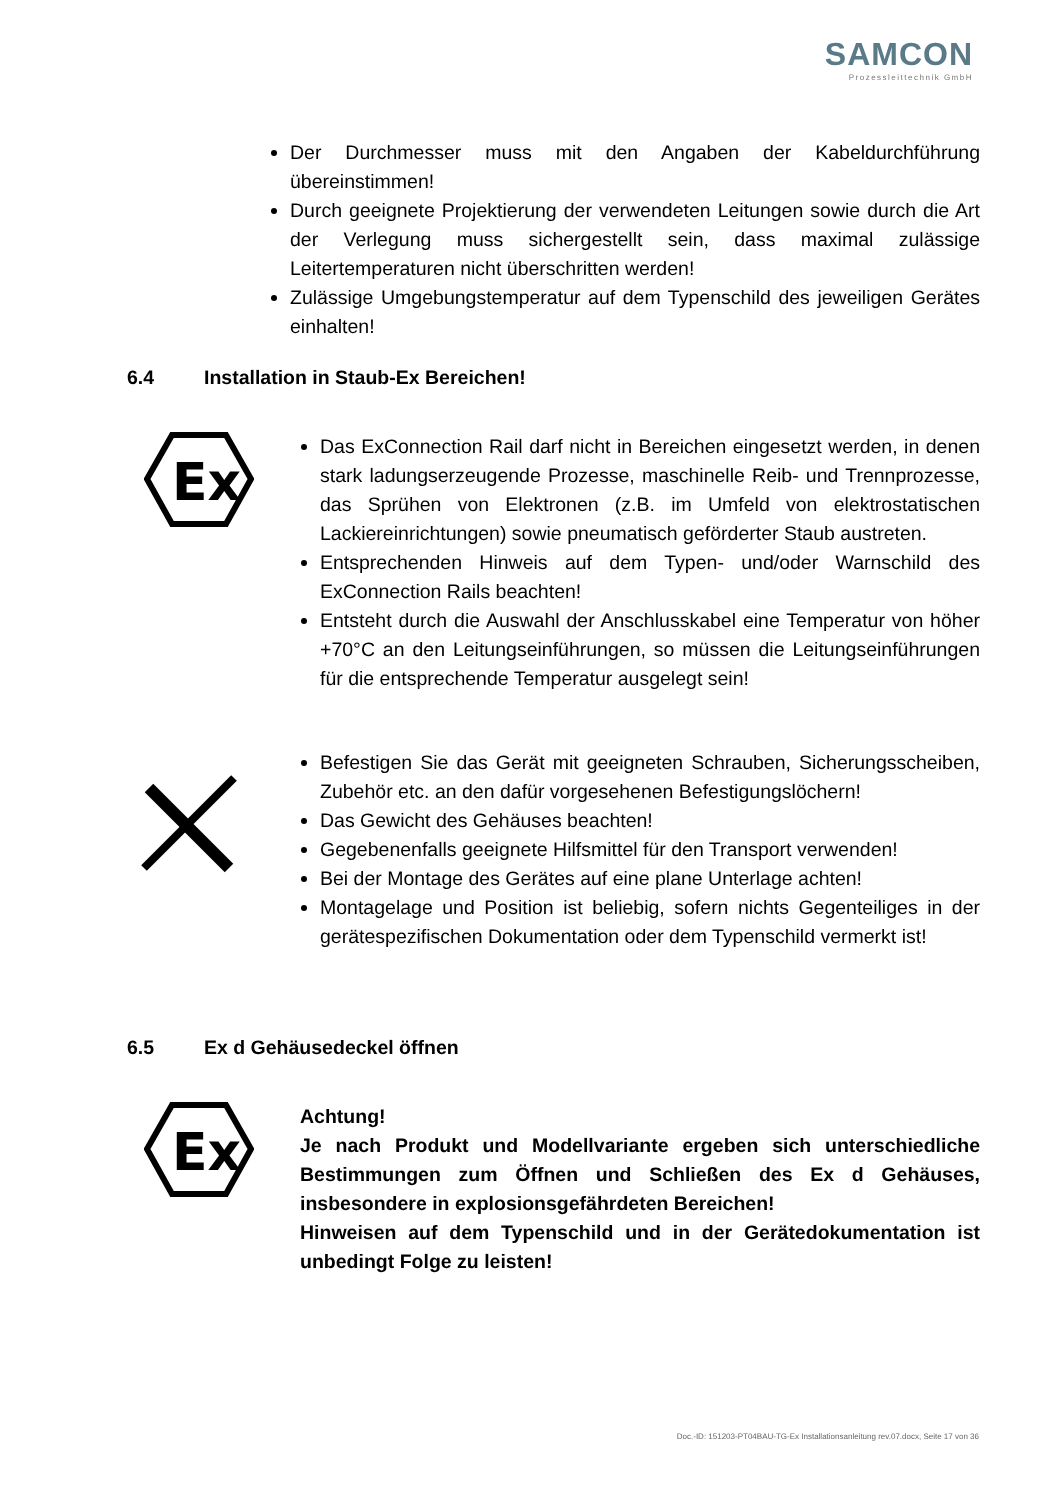SAMCON
Prozessleittechnik GmbH
Der Durchmesser muss mit den Angaben der Kabeldurchführung übereinstimmen!
Durch geeignete Projektierung der verwendeten Leitungen sowie durch die Art der Verlegung muss sichergestellt sein, dass maximal zulässige Leitertemperaturen nicht überschritten werden!
Zulässige Umgebungstemperatur auf dem Typenschild des jeweiligen Gerätes einhalten!
6.4 Installation in Staub-Ex Bereichen!
Ex
Das ExConnection Rail darf nicht in Bereichen eingesetzt werden, in denen stark ladungserzeugende Prozesse, maschinelle Reib- und Trennprozesse, das Sprühen von Elektronen (z.B. im Umfeld von elektrostatischen Lackiereinrichtungen) sowie pneumatisch geförderter Staub austreten.
Entsprechenden Hinweis auf dem Typen- und/oder Warnschild des ExConnection Rails beachten!
Entsteht durch die Auswahl der Anschlusskabel eine Temperatur von höher +70°C an den Leitungseinführungen, so müssen die Leitungseinführungen für die entsprechende Temperatur ausgelegt sein!
Befestigen Sie das Gerät mit geeigneten Schrauben, Sicherungsscheiben, Zubehör etc. an den dafür vorgesehenen Befestigungslöchern!
Das Gewicht des Gehäuses beachten!
Gegebenenfalls geeignete Hilfsmittel für den Transport verwenden!
Bei der Montage des Gerätes auf eine plane Unterlage achten!
Montagelage und Position ist beliebig, sofern nichts Gegenteiliges in der gerätespezifischen Dokumentation oder dem Typenschild vermerkt ist!
6.5 Ex d Gehäusedeckel öffnen
Ex
Achtung!
Je nach Produkt und Modellvariante ergeben sich unterschiedliche Bestimmungen zum Öffnen und Schließen des Ex d Gehäuses, insbesondere in explosionsgefährdeten Bereichen!
Hinweisen auf dem Typenschild und in der Gerätedokumentation ist unbedingt Folge zu leisten!
Doc.-ID: 151203-PT04BAU-TG-Ex Installationsanleitung rev.07.docx, Seite 17 von 36